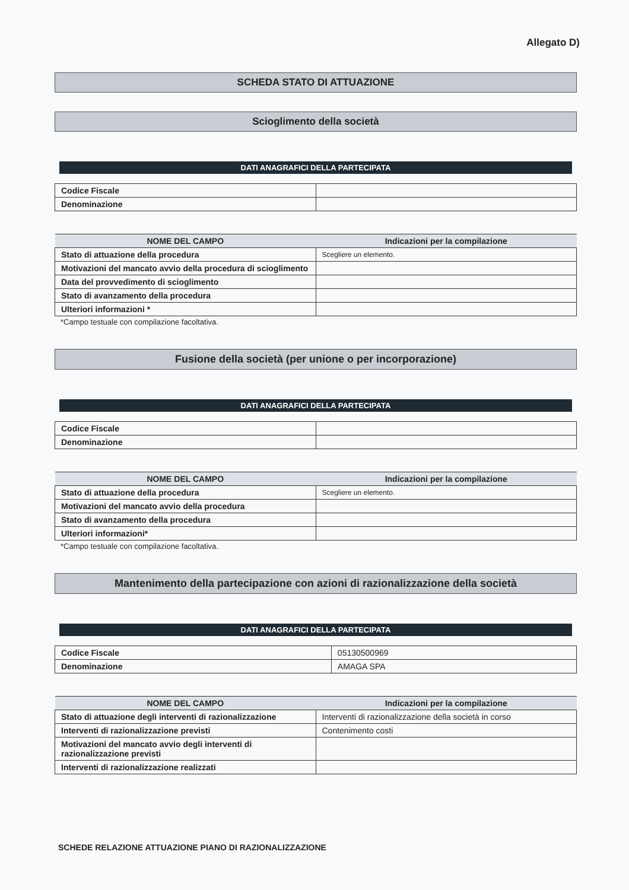Allegato D)
SCHEDA STATO DI ATTUAZIONE
Scioglimento della società
DATI ANAGRAFICI DELLA PARTECIPATA
| Codice Fiscale | |
| Denominazione | |
| NOME DEL CAMPO | Indicazioni per la compilazione |
| --- | --- |
| Stato di attuazione della procedura | Scegliere un elemento. |
| Motivazioni del mancato avvio della procedura di scioglimento | |
| Data del provvedimento di scioglimento | |
| Stato di avanzamento della procedura | |
| Ulteriori informazioni * | |
*Campo testuale con compilazione facoltativa.
Fusione della società (per unione o per incorporazione)
DATI ANAGRAFICI DELLA PARTECIPATA
| Codice Fiscale | |
| Denominazione | |
| NOME DEL CAMPO | Indicazioni per la compilazione |
| --- | --- |
| Stato di attuazione della procedura | Scegliere un elemento. |
| Motivazioni del mancato avvio della procedura | |
| Stato di avanzamento della procedura | |
| Ulteriori informazioni* | |
*Campo testuale con compilazione facoltativa.
Mantenimento della partecipazione con azioni di razionalizzazione della società
DATI ANAGRAFICI DELLA PARTECIPATA
| Codice Fiscale | 05130500969 |
| Denominazione | AMAGA SPA |
| NOME DEL CAMPO | Indicazioni per la compilazione |
| --- | --- |
| Stato di attuazione degli interventi di razionalizzazione | Interventi di razionalizzazione della società in corso |
| Interventi di razionalizzazione previsti | Contenimento costi |
| Motivazioni del mancato avvio degli interventi di razionalizzazione previsti | |
| Interventi di razionalizzazione realizzati | |
SCHEDE RELAZIONE ATTUAZIONE PIANO DI RAZIONALIZZAZIONE